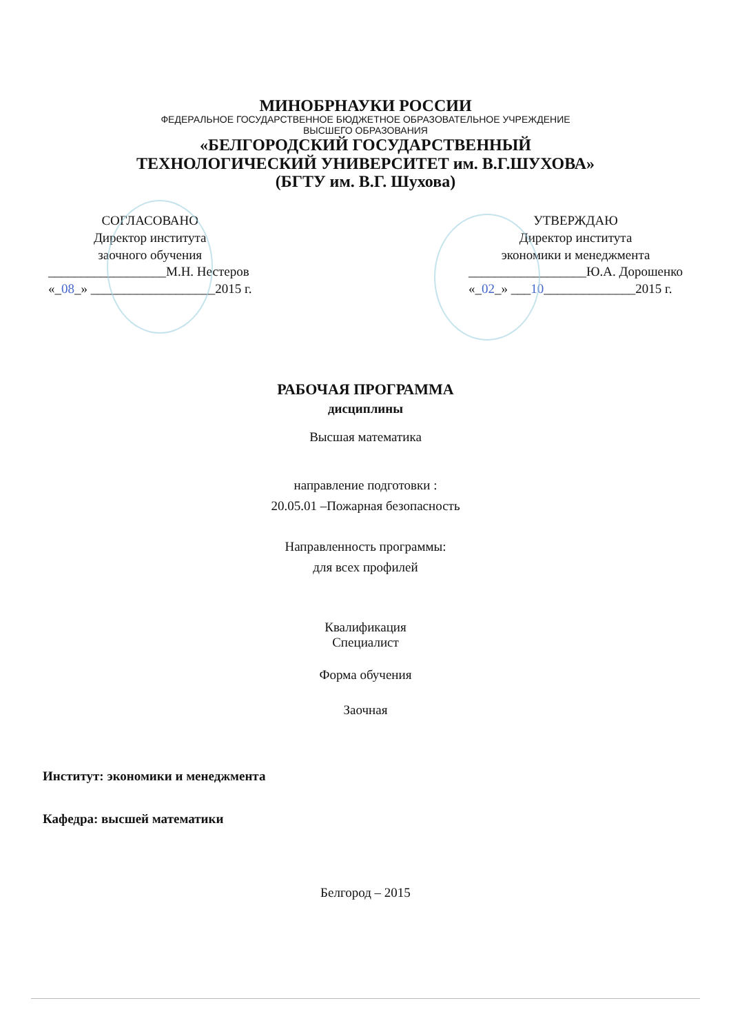МИНОБРНАУКИ РОССИИ
ФЕДЕРАЛЬНОЕ ГОСУДАРСТВЕННОЕ БЮДЖЕТНОЕ ОБРАЗОВАТЕЛЬНОЕ УЧРЕЖДЕНИЕ
ВЫСШЕГО ОБРАЗОВАНИЯ
«БЕЛГОРОДСКИЙ ГОСУДАРСТВЕННЫЙ
ТЕХНОЛОГИЧЕСКИЙ УНИВЕРСИТЕТ им. В.Г.ШУХОВА»
(БГТУ им. В.Г. Шухова)
СОГЛАСОВАНО
Директор института
заочного обучения
__________________М.Н. Нестеров
«_08_» ___________________2015 г.
УТВЕРЖДАЮ
Директор института
экономики и менеджмента
__________________Ю.А. Дорошенко
«_02_» ___10______________2015 г.
РАБОЧАЯ ПРОГРАММА
дисциплины
Высшая математика
направление подготовки :
20.05.01 –Пожарная безопасность
Направленность программы:
для всех профилей
Квалификация
Специалист
Форма обучения
Заочная
Институт: экономики и менеджмента
Кафедра: высшей математики
Белгород – 2015